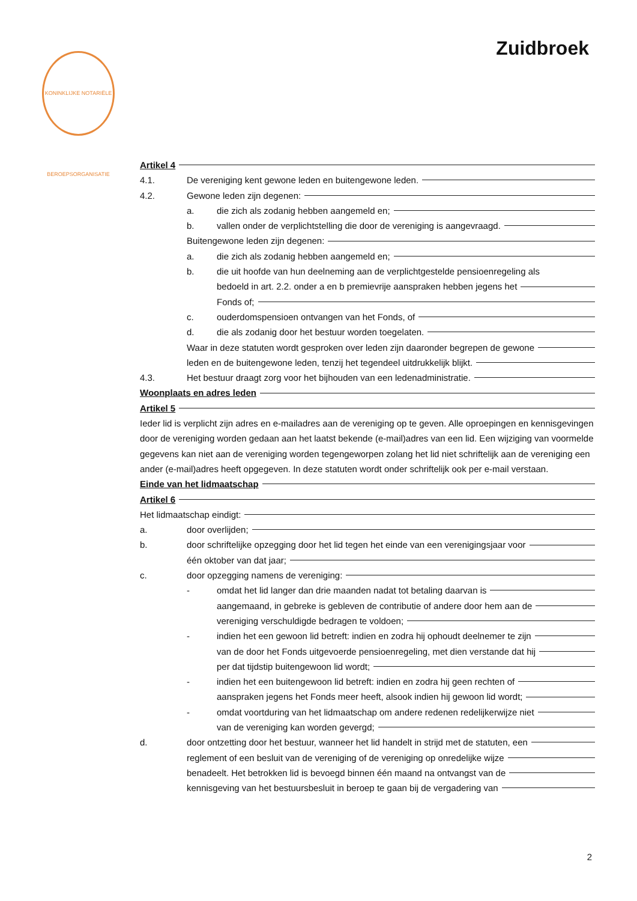KONINKLIJKE NOTARIËLE BEROEPSORGANISATIE
Zuidbroek
Artikel 4
4.1. De vereniging kent gewone leden en buitengewone leden.
4.2. Gewone leden zijn degenen:
a. die zich als zodanig hebben aangemeld en;
b. vallen onder de verplichtstelling die door de vereniging is aangevraagd.
Buitengewone leden zijn degenen:
a. die zich als zodanig hebben aangemeld en;
b. die uit hoofde van hun deelneming aan de verplichtgestelde pensioenregeling als
bedoeld in art. 2.2. onder a en b premievrije aanspraken hebben jegens het
Fonds of;
c. ouderdomspensioen ontvangen van het Fonds, of
d. die als zodanig door het bestuur worden toegelaten.
Waar in deze statuten wordt gesproken over leden zijn daaronder begrepen de gewone
leden en de buitengewone leden, tenzij het tegendeel uitdrukkelijk blijkt.
4.3. Het bestuur draagt zorg voor het bijhouden van een ledenadministratie.
Woonplaats en adres leden
Artikel 5
Ieder lid is verplicht zijn adres en e-mailadres aan de vereniging op te geven. Alle oproepingen en kennisgevingen door de vereniging worden gedaan aan het laatst bekende (e-mail)adres van een lid. Een wijziging van voormelde gegevens kan niet aan de vereniging worden tegengeworpen zolang het lid niet schriftelijk aan de vereniging een ander (e-mail)adres heeft opgegeven. In deze statuten wordt onder schriftelijk ook per e-mail verstaan.
Einde van het lidmaatschap
Artikel 6
Het lidmaatschap eindigt:
a. door overlijden;
b. door schriftelijke opzegging door het lid tegen het einde van een verenigingsjaar voor
één oktober van dat jaar;
c. door opzegging namens de vereniging:
- omdat het lid langer dan drie maanden nadat tot betaling daarvan is
aangemaand, in gebreke is gebleven de contributie of andere door hem aan de
vereniging verschuldigde bedragen te voldoen;
- indien het een gewoon lid betreft: indien en zodra hij ophoudt deelnemer te zijn
van de door het Fonds uitgevoerde pensioenregeling, met dien verstande dat hij
per dat tijdstip buitengewoon lid wordt;
- indien het een buitengewoon lid betreft: indien en zodra hij geen rechten of
aanspraken jegens het Fonds meer heeft, alsook indien hij gewoon lid wordt;
- omdat voortduring van het lidmaatschap om andere redenen redelijkerwijze niet
van de vereniging kan worden gevergd;
d. door ontzetting door het bestuur, wanneer het lid handelt in strijd met de statuten, een
reglement of een besluit van de vereniging of de vereniging op onredelijke wijze
benadeelt. Het betrokken lid is bevoegd binnen één maand na ontvangst van de
kennisgeving van het bestuursbesluit in beroep te gaan bij de vergadering van
2